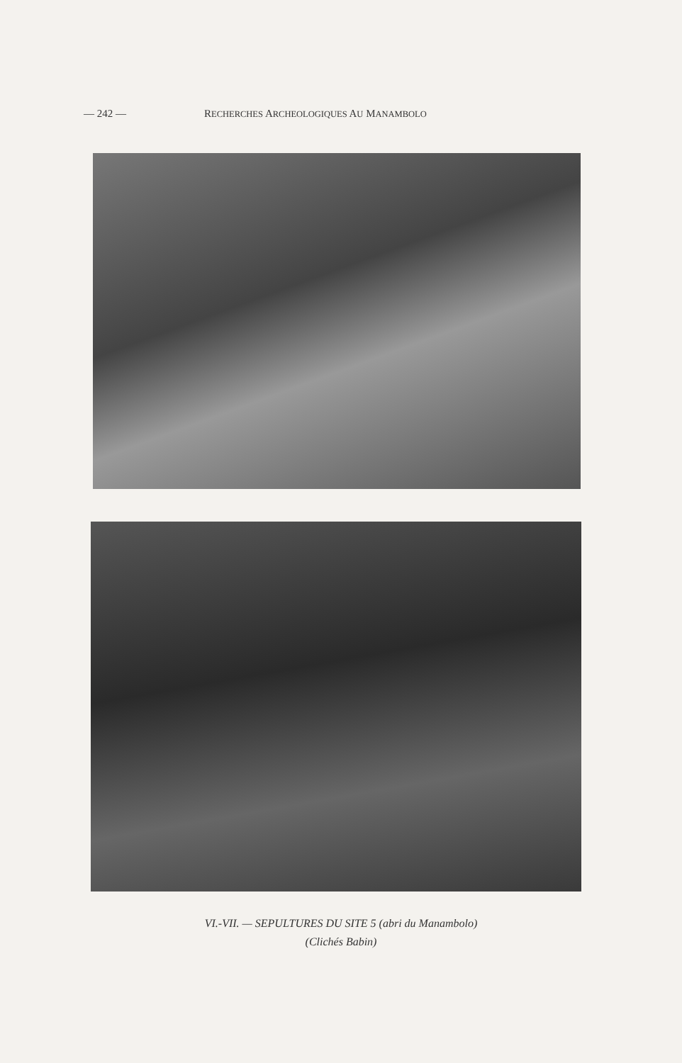— 242 — RECHERCHES ARCHEOLOGIQUES AU MANAMBOLO
VI.-VII. — SEPULTURES DU SITE 5 (abri du Manambolo)
(Clichés Babin)